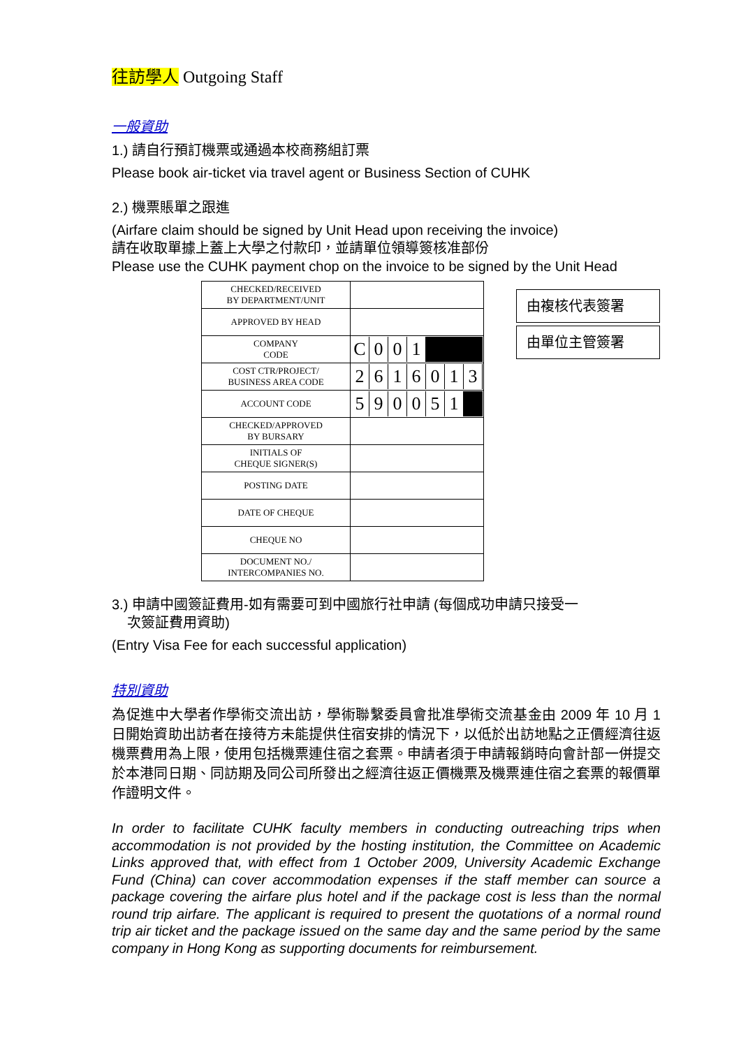往訪學人 Outgoing Staff
一般資助
1.) 請自行預訂機票或通過本校商務組訂票
Please book air-ticket via travel agent or Business Section of CUHK
2.) 機票賬單之跟進
(Airfare claim should be signed by Unit Head upon receiving the invoice)
請在收取單據上蓋上大學之付款印，並請單位領導簽核准部份
Please use the CUHK payment chop on the invoice to be signed by the Unit Head
| CHECKED/RECEIVED BY DEPARTMENT/UNIT | |
| APPROVED BY HEAD | |
| COMPANY CODE | C 0 0 1 |
| COST CTR/PROJECT/ BUSINESS AREA CODE | 2 6 1 6 0 1 3 |
| ACCOUNT CODE | 5 9 0 0 5 1 |
| CHECKED/APPROVED BY BURSARY | |
| INITIALS OF CHEQUE SIGNER(S) | |
| POSTING DATE | |
| DATE OF CHEQUE | |
| CHEQUE NO | |
| DOCUMENT NO./ INTERCOMPANIES NO. | |
由複核代表簽署
由單位主管簽署
3.) 申請中國簽証費用-如有需要可到中國旅行社申請 (每個成功申請只接受一
次簽証費用資助)
(Entry Visa Fee for each successful application)
特別資助
為促進中大學者作學術交流出訪，學術聯繫委員會批准學術交流基金由 2009 年 10 月 1 日開始資助出訪者在接待方未能提供住宿安排的情況下，以低於出訪地點之正價經濟往返機票費用為上限，使用包括機票連住宿之套票。申請者須于申請報銷時向會計部一併提交於本港同日期、同訪期及同公司所發出之經濟往返正價機票及機票連住宿之套票的報價單作證明文件。
In order to facilitate CUHK faculty members in conducting outreaching trips when accommodation is not provided by the hosting institution, the Committee on Academic Links approved that, with effect from 1 October 2009, University Academic Exchange Fund (China) can cover accommodation expenses if the staff member can source a package covering the airfare plus hotel and if the package cost is less than the normal round trip airfare. The applicant is required to present the quotations of a normal round trip air ticket and the package issued on the same day and the same period by the same company in Hong Kong as supporting documents for reimbursement.